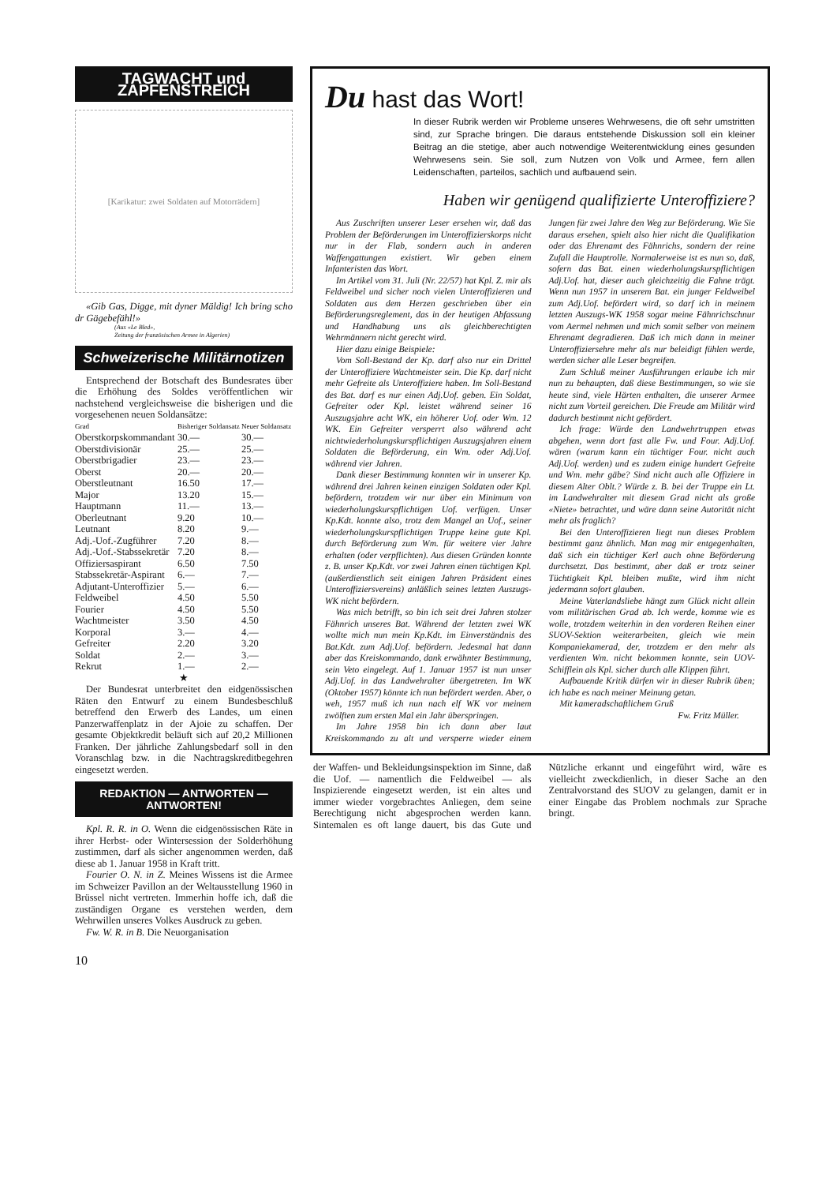TAGWACHT und ZAPFENSTREICH
[Karikatur: zwei Soldaten auf Motorrädern]
«Gib Gas, Digge, mit dyner Mäldig! Ich bring scho dr Gägebefähl!»
(Aus «Le Bled»,
Zeitung der französischen Armee in Algerien)
Schweizerische Militärnotizen
Entsprechend der Botschaft des Bundesrates über die Erhöhung des Soldes veröffentlichen wir nachstehend vergleichsweise die bisherigen und die vorgesehenen neuen Soldansätze:
| Grad | Bisheriger Soldansatz | Neuer Soldansatz |
| --- | --- | --- |
| Oberstkorpskommandant | 30.— | 30.— |
| Oberstdivisionär | 25.— | 25.— |
| Oberstbrigadier | 23.— | 23.— |
| Oberst | 20.— | 20.— |
| Oberstleutnant | 16.50 | 17.— |
| Major | 13.20 | 15.— |
| Hauptmann | 11.— | 13.— |
| Oberleutnant | 9.20 | 10.— |
| Leutnant | 8.20 | 9.— |
| Adj.-Uof.-Zugführer | 7.20 | 8.— |
| Adj.-Uof.-Stabssekretär | 7.20 | 8.— |
| Offiziersaspirant | 6.50 | 7.50 |
| Stabssekretär-Aspirant | 6.— | 7.— |
| Adjutant-Unteroffizier | 5.— | 6.— |
| Feldweibel | 4.50 | 5.50 |
| Fourier | 4.50 | 5.50 |
| Wachtmeister | 3.50 | 4.50 |
| Korporal | 3.— | 4.— |
| Gefreiter | 2.20 | 3.20 |
| Soldat | 2.— | 3.— |
| Rekrut | 1.— | 2.— |
★
Der Bundesrat unterbreitet den eidgenössischen Räten den Entwurf zu einem Bundesbeschluß betreffend den Erwerb des Landes, um einen Panzerwaffenplatz in der Ajoie zu schaffen. Der gesamte Objektkredit beläuft sich auf 20,2 Millionen Franken. Der jährliche Zahlungsbedarf soll in den Voranschlag bzw. in die Nachtragskreditbegehren eingesetzt werden.
REDAKTION — ANTWORTEN — ANTWORTEN!
Kpl. R. R. in O. Wenn die eidgenössischen Räte in ihrer Herbst- oder Wintersession der Solderhöhung zustimmen, darf als sicher angenommen werden, daß diese ab 1. Januar 1958 in Kraft tritt.
Fourier O. N. in Z. Meines Wissens ist die Armee im Schweizer Pavillon an der Weltausstellung 1960 in Brüssel nicht vertreten. Immerhin hoffe ich, daß die zuständigen Organe es verstehen werden, dem Wehrwillen unseres Volkes Ausdruck zu geben.
Fw. W. R. in B. Die Neuorganisation
10
Du hast das Wort!
In dieser Rubrik werden wir Probleme unseres Wehrwesens, die oft sehr umstritten sind, zur Sprache bringen. Die daraus entstehende Diskussion soll ein kleiner Beitrag an die stetige, aber auch notwendige Weiterentwicklung eines gesunden Wehrwesens sein. Sie soll, zum Nutzen von Volk und Armee, fern allen Leidenschaften, parteilos, sachlich und aufbauend sein.
Haben wir genügend qualifizierte Unteroffiziere?
Aus Zuschriften unserer Leser ersehen wir, daß das Problem der Beförderungen im Unteroffizierskorps nicht nur in der Flab, sondern auch in anderen Waffengattungen existiert. Wir geben einem Infanteristen das Wort.
Im Artikel vom 31. Juli (Nr. 22/57) hat Kpl. Z. mir als Feldweibel und sicher noch vielen Unteroffizieren und Soldaten aus dem Herzen geschrieben über ein Beförderungsreglement, das in der heutigen Abfassung und Handhabung uns als gleichberechtigten Wehrmännern nicht gerecht wird.
Hier dazu einige Beispiele:
Vom Soll-Bestand der Kp. darf also nur ein Drittel der Unteroffiziere Wachtmeister sein. Die Kp. darf nicht mehr Gefreite als Unteroffiziere haben. Im Soll-Bestand des Bat. darf es nur einen Adj.Uof. geben. Ein Soldat, Gefreiter oder Kpl. leistet während seiner 16 Auszugsjahre acht WK, ein höherer Uof. oder Wm. 12 WK. Ein Gefreiter versperrt also während acht nichtwiederholungskurspflichtigen Auszugsjahren einem Soldaten die Beförderung, ein Wm. oder Adj.Uof. während vier Jahren.
Dank dieser Bestimmung konnten wir in unserer Kp. während drei Jahren keinen einzigen Soldaten oder Kpl. befördern, trotzdem wir nur über ein Minimum von wiederholungskurspflichtigen Uof. verfügen. Unser Kp.Kdt. konnte also, trotz dem Mangel an Uof., seiner wiederholungskurspflichtigen Truppe keine gute Kpl. durch Beförderung zum Wm. für weitere vier Jahre erhalten (oder verpflichten). Aus diesen Gründen konnte z. B. unser Kp.Kdt. vor zwei Jahren einen tüchtigen Kpl. (außerdienstlich seit einigen Jahren Präsident eines Unteroffiziersvereins) anläßlich seines letzten Auszugs-WK nicht befördern.
Was mich betrifft, so bin ich seit drei Jahren stolzer Fähnrich unseres Bat. Während der letzten zwei WK wollte mich nun mein Kp.Kdt. im Einverständnis des Bat.Kdt. zum Adj.Uof. befördern. Jedesmal hat dann aber das Kreiskommando, dank erwähnter Bestimmung, sein Veto eingelegt. Auf 1. Januar 1957 ist nun unser Adj.Uof. in das Landwehralter übergetreten. Im WK (Oktober 1957) könnte ich nun befördert werden. Aber, o weh, 1957 muß ich nun nach elf WK vor meinem zwölften zum ersten Mal ein Jahr überspringen.
Im Jahre 1958 bin ich dann aber laut Kreiskommando zu alt und versperre wieder einem Jungen für zwei Jahre den Weg zur Beförderung. Wie Sie daraus ersehen, spielt also hier nicht die Qualifikation oder das Ehrenamt des Fähnrichs, sondern der reine Zufall die Hauptrolle. Normalerweise ist es nun so, daß, sofern das Bat. einen wiederholungskurspflichtigen Adj.Uof. hat, dieser auch gleichzeitig die Fahne trägt. Wenn nun 1957 in unserem Bat. ein junger Feldweibel zum Adj.Uof. befördert wird, so darf ich in meinem letzten Auszugs-WK 1958 sogar meine Fähnrichschnur vom Aermel nehmen und mich somit selber von meinem Ehrenamt degradieren. Daß ich mich dann in meiner Unteroffiziersehre mehr als nur beleidigt fühlen werde, werden sicher alle Leser begreifen.
Zum Schluß meiner Ausführungen erlaube ich mir nun zu behaupten, daß diese Bestimmungen, so wie sie heute sind, viele Härten enthalten, die unserer Armee nicht zum Vorteil gereichen. Die Freude am Militär wird dadurch bestimmt nicht gefördert.
Ich frage: Würde den Landwehrtruppen etwas abgehen, wenn dort fast alle Fw. und Four. Adj.Uof. wären (warum kann ein tüchtiger Four. nicht auch Adj.Uof. werden) und es zudem einige hundert Gefreite und Wm. mehr gäbe? Sind nicht auch alle Offiziere in diesem Alter Oblt.? Würde z. B. bei der Truppe ein Lt. im Landwehralter mit diesem Grad nicht als große «Niete» betrachtet, und wäre dann seine Autorität nicht mehr als fraglich?
Bei den Unteroffizieren liegt nun dieses Problem bestimmt ganz ähnlich. Man mag mir entgegenhalten, daß sich ein tüchtiger Kerl auch ohne Beförderung durchsetzt. Das bestimmt, aber daß er trotz seiner Tüchtigkeit Kpl. bleiben mußte, wird ihm nicht jedermann sofort glauben.
Meine Vaterlandsliebe hängt zum Glück nicht allein vom militärischen Grad ab. Ich werde, komme wie es wolle, trotzdem weiterhin in den vorderen Reihen einer SUOV-Sektion weiterarbeiten, gleich wie mein Kompaniekamerad, der, trotzdem er den mehr als verdienten Wm. nicht bekommen konnte, sein UOV-Schifflein als Kpl. sicher durch alle Klippen führt.
Aufbauende Kritik dürfen wir in dieser Rubrik üben; ich habe es nach meiner Meinung getan.
Mit kameradschaftlichem Gruß
Fw. Fritz Müller.
der Waffen- und Bekleidungsinspektion im Sinne, daß die Uof. — namentlich die Feldweibel — als Inspizierende eingesetzt werden, ist ein altes und immer wieder vorgebrachtes Anliegen, dem seine Berechtigung nicht abgesprochen werden kann. Sintemalen es oft lange dauert, bis das Gute und Nützliche erkannt und eingeführt wird, wäre es vielleicht zweckdienlich, in dieser Sache an den Zentralvorstand des SUOV zu gelangen, damit er in einer Eingabe das Problem nochmals zur Sprache bringt.